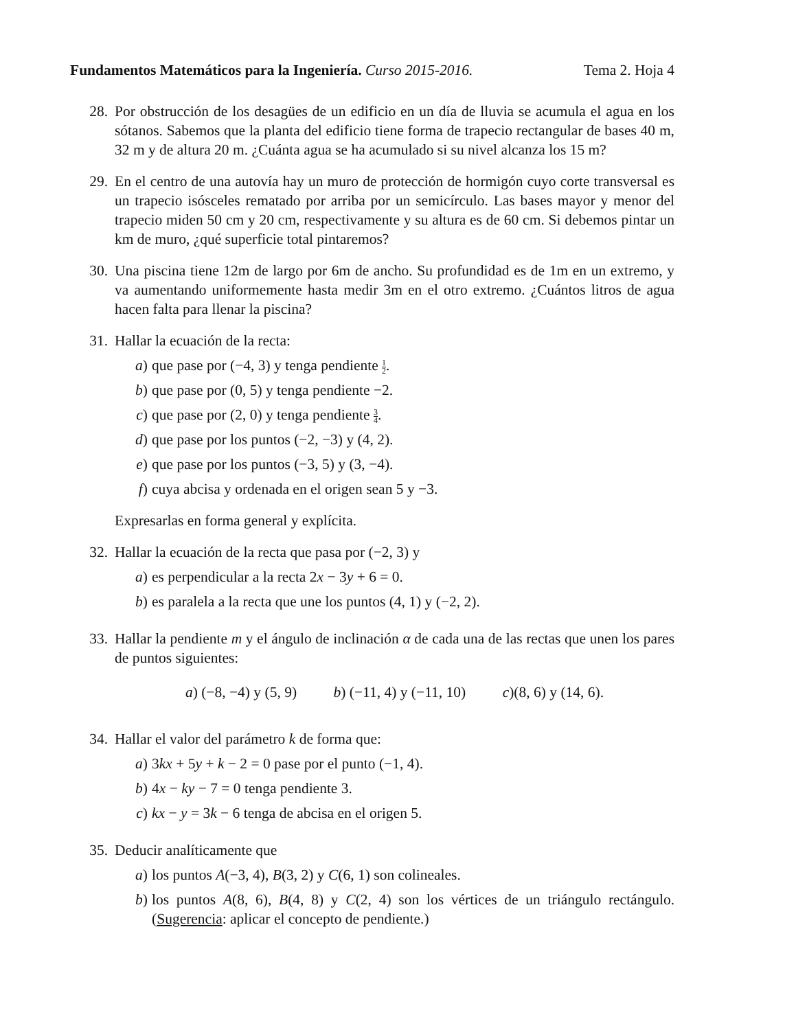Fundamentos Matemáticos para la Ingeniería. Curso 2015-2016.
Tema 2. Hoja 4
28. Por obstrucción de los desagües de un edificio en un día de lluvia se acumula el agua en los sótanos. Sabemos que la planta del edificio tiene forma de trapecio rectangular de bases 40 m, 32 m y de altura 20 m. ¿Cuánta agua se ha acumulado si su nivel alcanza los 15 m?
29. En el centro de una autovía hay un muro de protección de hormigón cuyo corte transversal es un trapecio isósceles rematado por arriba por un semicírculo. Las bases mayor y menor del trapecio miden 50 cm y 20 cm, respectivamente y su altura es de 60 cm. Si debemos pintar un km de muro, ¿qué superficie total pintaremos?
30. Una piscina tiene 12m de largo por 6m de ancho. Su profundidad es de 1m en un extremo, y va aumentando uniformemente hasta medir 3m en el otro extremo. ¿Cuántos litros de agua hacen falta para llenar la piscina?
31. Hallar la ecuación de la recta:
a) que pase por (−4, 3) y tenga pendiente 1 2.
b) que pase por (0, 5) y tenga pendiente −2.
c) que pase por (2, 0) y tenga pendiente 3 4.
d) que pase por los puntos (−2, −3) y (4, 2).
e) que pase por los puntos (−3, 5) y (3, −4).
f) cuya abcisa y ordenada en el origen sean 5 y −3.
Expresarlas en forma general y explícita.
32. Hallar la ecuación de la recta que pasa por (−2, 3) y
a) es perpendicular a la recta 2x − 3y + 6 = 0.
b) es paralela a la recta que une los puntos (4, 1) y (−2, 2).
33. Hallar la pendiente m y el ángulo de inclinación α de cada una de las rectas que unen los pares de puntos siguientes:
a) (−8, −4) y (5, 9) b) (−11, 4) y (−11, 10) c)(8, 6) y (14, 6).
34. Hallar el valor del parámetro k de forma que:
a) 3kx + 5y + k − 2 = 0 pase por el punto (−1, 4).
b) 4x − ky − 7 = 0 tenga pendiente 3.
c) kx − y = 3k − 6 tenga de abcisa en el origen 5.
35. Deducir analíticamente que
a) los puntos A(−3, 4), B(3, 2) y C(6, 1) son colineales.
b) los puntos A(8, 6), B(4, 8) y C(2, 4) son los vértices de un triángulo rectángulo. (Sugerencia: aplicar el concepto de pendiente.)